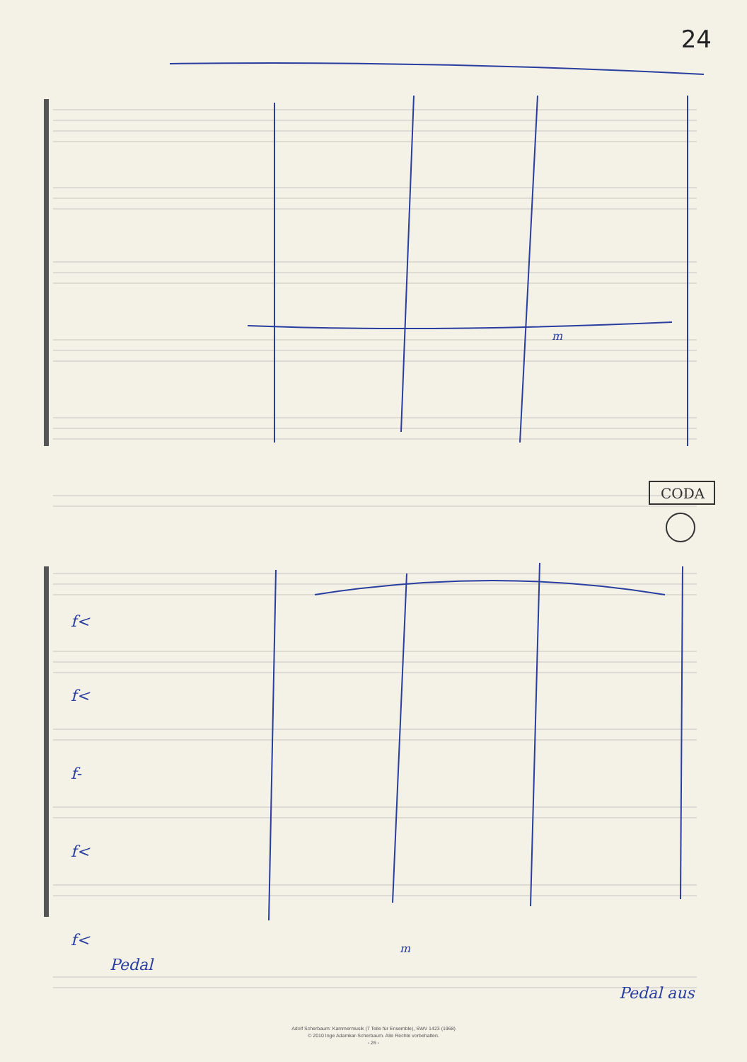24
CODA
f<
f<
f-
f<
f<
Pedal
Pedal aus
m
m
Adolf Scherbaum: Kammermusik (7 Teile für Ensemble), SWV 1423 (1968)
© 2010 Inge Adamkar-Scherbaum. Alle Rechte vorbehalten.
- 26 -